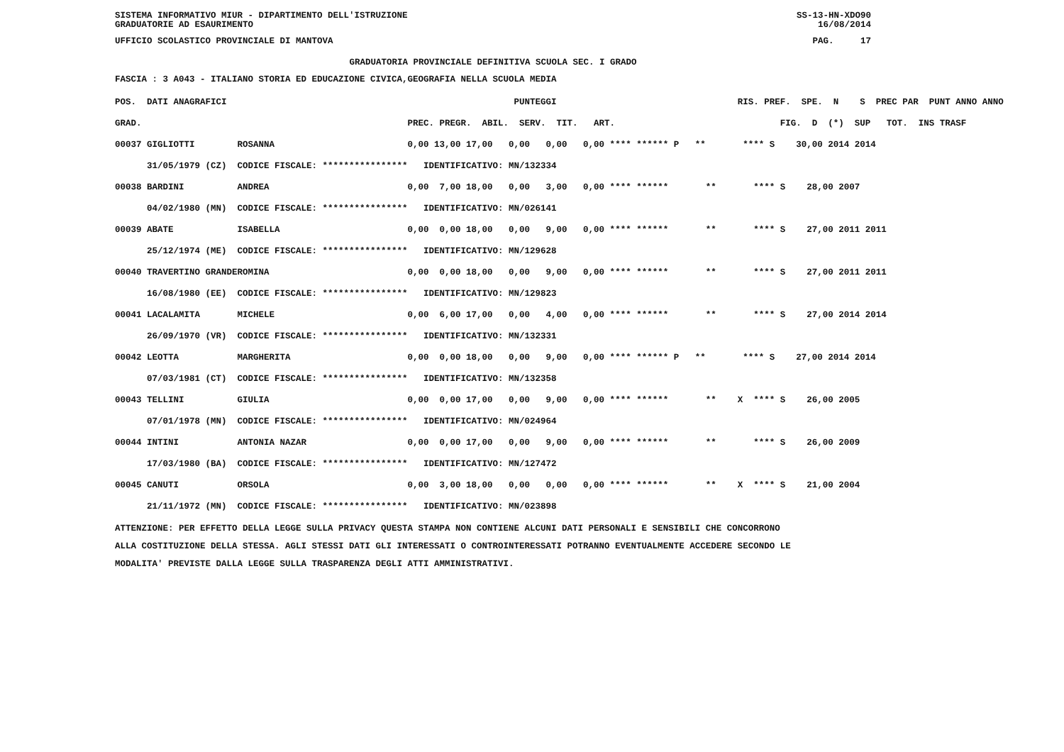SISTEMA INFORMATIVO MIUR - DIPARTIMENTO DELL'ISTRUZIONE
GRADUATORIE AD ESAURIMENTO SS-13-HN-XDO90
16/08/2014
UFFICIO SCOLASTICO PROVINCIALE DI MANTOVA PAG. 17
GRADUATORIA PROVINCIALE DEFINITIVA SCUOLA SEC. I GRADO
FASCIA : 3 A043 - ITALIANO STORIA ED EDUCAZIONE CIVICA,GEOGRAFIA NELLA SCUOLA MEDIA
| POS. DATI ANAGRAFICI | | PUNTEGGI | RIS. PREF. SPE. N S PREC PAR PUNT ANNO ANNO |
| --- | --- | --- | --- |
| GRAD. | | PREC. PREGR. ABIL. SERV. TIT. ART. | FIG. D (*) SUP TOT. INS TRASF |
| 00037 GIGLIOTTI | ROSANNA | 0,00 13,00 17,00 0,00 0,00 0,00 **** ****** P | ** **** S 30,00 2014 2014 |
| 31/05/1979 (CZ) | CODICE FISCALE: **************** | IDENTIFICATIVO: MN/132334 | |
| 00038 BARDINI | ANDREA | 0,00 7,00 18,00 0,00 3,00 0,00 **** ****** | ** **** S 28,00 2007 |
| 04/02/1980 (MN) | CODICE FISCALE: **************** | IDENTIFICATIVO: MN/026141 | |
| 00039 ABATE | ISABELLA | 0,00 0,00 18,00 0,00 9,00 0,00 **** ****** | ** **** S 27,00 2011 2011 |
| 25/12/1974 (ME) | CODICE FISCALE: **************** | IDENTIFICATIVO: MN/129628 | |
| 00040 TRAVERTINO GRANDE | ROMINA | 0,00 0,00 18,00 0,00 9,00 0,00 **** ****** | ** **** S 27,00 2011 2011 |
| 16/08/1980 (EE) | CODICE FISCALE: **************** | IDENTIFICATIVO: MN/129823 | |
| 00041 LACALAMITA | MICHELE | 0,00 6,00 17,00 0,00 4,00 0,00 **** ****** | ** **** S 27,00 2014 2014 |
| 26/09/1970 (VR) | CODICE FISCALE: **************** | IDENTIFICATIVO: MN/132331 | |
| 00042 LEOTTA | MARGHERITA | 0,00 0,00 18,00 0,00 9,00 0,00 **** ****** P | ** **** S 27,00 2014 2014 |
| 07/03/1981 (CT) | CODICE FISCALE: **************** | IDENTIFICATIVO: MN/132358 | |
| 00043 TELLINI | GIULIA | 0,00 0,00 17,00 0,00 9,00 0,00 **** ****** | ** X **** S 26,00 2005 |
| 07/01/1978 (MN) | CODICE FISCALE: **************** | IDENTIFICATIVO: MN/024964 | |
| 00044 INTINI | ANTONIA NAZAR | 0,00 0,00 17,00 0,00 9,00 0,00 **** ****** | ** **** S 26,00 2009 |
| 17/03/1980 (BA) | CODICE FISCALE: **************** | IDENTIFICATIVO: MN/127472 | |
| 00045 CANUTI | ORSOLA | 0,00 3,00 18,00 0,00 0,00 0,00 **** ****** | ** X **** S 21,00 2004 |
| 21/11/1972 (MN) | CODICE FISCALE: **************** | IDENTIFICATIVO: MN/023898 | |
ATTENZIONE: PER EFFETTO DELLA LEGGE SULLA PRIVACY QUESTA STAMPA NON CONTIENE ALCUNI DATI PERSONALI E SENSIBILI CHE CONCORRONO
ALLA COSTITUZIONE DELLA STESSA. AGLI STESSI DATI GLI INTERESSATI O CONTROINTERESSATI POTRANNO EVENTUALMENTE ACCEDERE SECONDO LE
MODALITA' PREVISTE DALLA LEGGE SULLA TRASPARENZA DEGLI ATTI AMMINISTRATIVI.